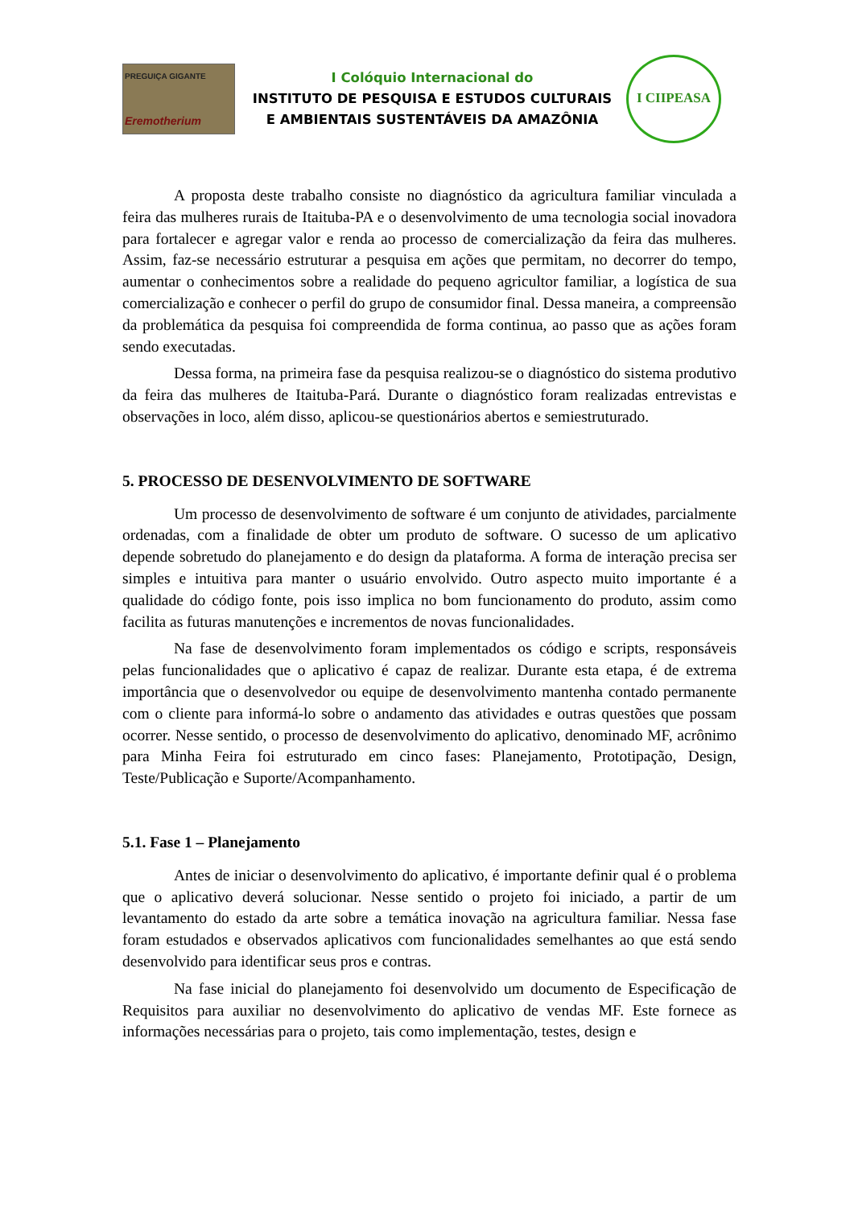PREGUIÇA GIGANTE
Eremotherium
I Colóquio Internacional do
INSTITUTO DE PESQUISA E ESTUDOS CULTURAIS
E AMBIENTAIS SUSTENTÁVEIS DA AMAZÔNIA
I CIIPEASA
A proposta deste trabalho consiste no diagnóstico da agricultura familiar vinculada a feira das mulheres rurais de Itaituba-PA e o desenvolvimento de uma tecnologia social inovadora para fortalecer e agregar valor e renda ao processo de comercialização da feira das mulheres. Assim, faz-se necessário estruturar a pesquisa em ações que permitam, no decorrer do tempo, aumentar o conhecimentos sobre a realidade do pequeno agricultor familiar, a logística de sua comercialização e conhecer o perfil do grupo de consumidor final. Dessa maneira, a compreensão da problemática da pesquisa foi compreendida de forma continua, ao passo que as ações foram sendo executadas.
Dessa forma, na primeira fase da pesquisa realizou-se o diagnóstico do sistema produtivo da feira das mulheres de Itaituba-Pará. Durante o diagnóstico foram realizadas entrevistas e observações in loco, além disso, aplicou-se questionários abertos e semiestruturado.
5. PROCESSO DE DESENVOLVIMENTO DE SOFTWARE
Um processo de desenvolvimento de software é um conjunto de atividades, parcialmente ordenadas, com a finalidade de obter um produto de software. O sucesso de um aplicativo depende sobretudo do planejamento e do design da plataforma. A forma de interação precisa ser simples e intuitiva para manter o usuário envolvido. Outro aspecto muito importante é a qualidade do código fonte, pois isso implica no bom funcionamento do produto, assim como facilita as futuras manutenções e incrementos de novas funcionalidades.
Na fase de desenvolvimento foram implementados os código e scripts, responsáveis pelas funcionalidades que o aplicativo é capaz de realizar. Durante esta etapa, é de extrema importância que o desenvolvedor ou equipe de desenvolvimento mantenha contado permanente com o cliente para informá-lo sobre o andamento das atividades e outras questões que possam ocorrer. Nesse sentido, o processo de desenvolvimento do aplicativo, denominado MF, acrônimo para Minha Feira foi estruturado em cinco fases: Planejamento, Prototipação, Design, Teste/Publicação e Suporte/Acompanhamento.
5.1. Fase 1 – Planejamento
Antes de iniciar o desenvolvimento do aplicativo, é importante definir qual é o problema que o aplicativo deverá solucionar. Nesse sentido o projeto foi iniciado, a partir de um levantamento do estado da arte sobre a temática inovação na agricultura familiar. Nessa fase foram estudados e observados aplicativos com funcionalidades semelhantes ao que está sendo desenvolvido para identificar seus pros e contras.
Na fase inicial do planejamento foi desenvolvido um documento de Especificação de Requisitos para auxiliar no desenvolvimento do aplicativo de vendas MF. Este fornece as informações necessárias para o projeto, tais como implementação, testes, design e